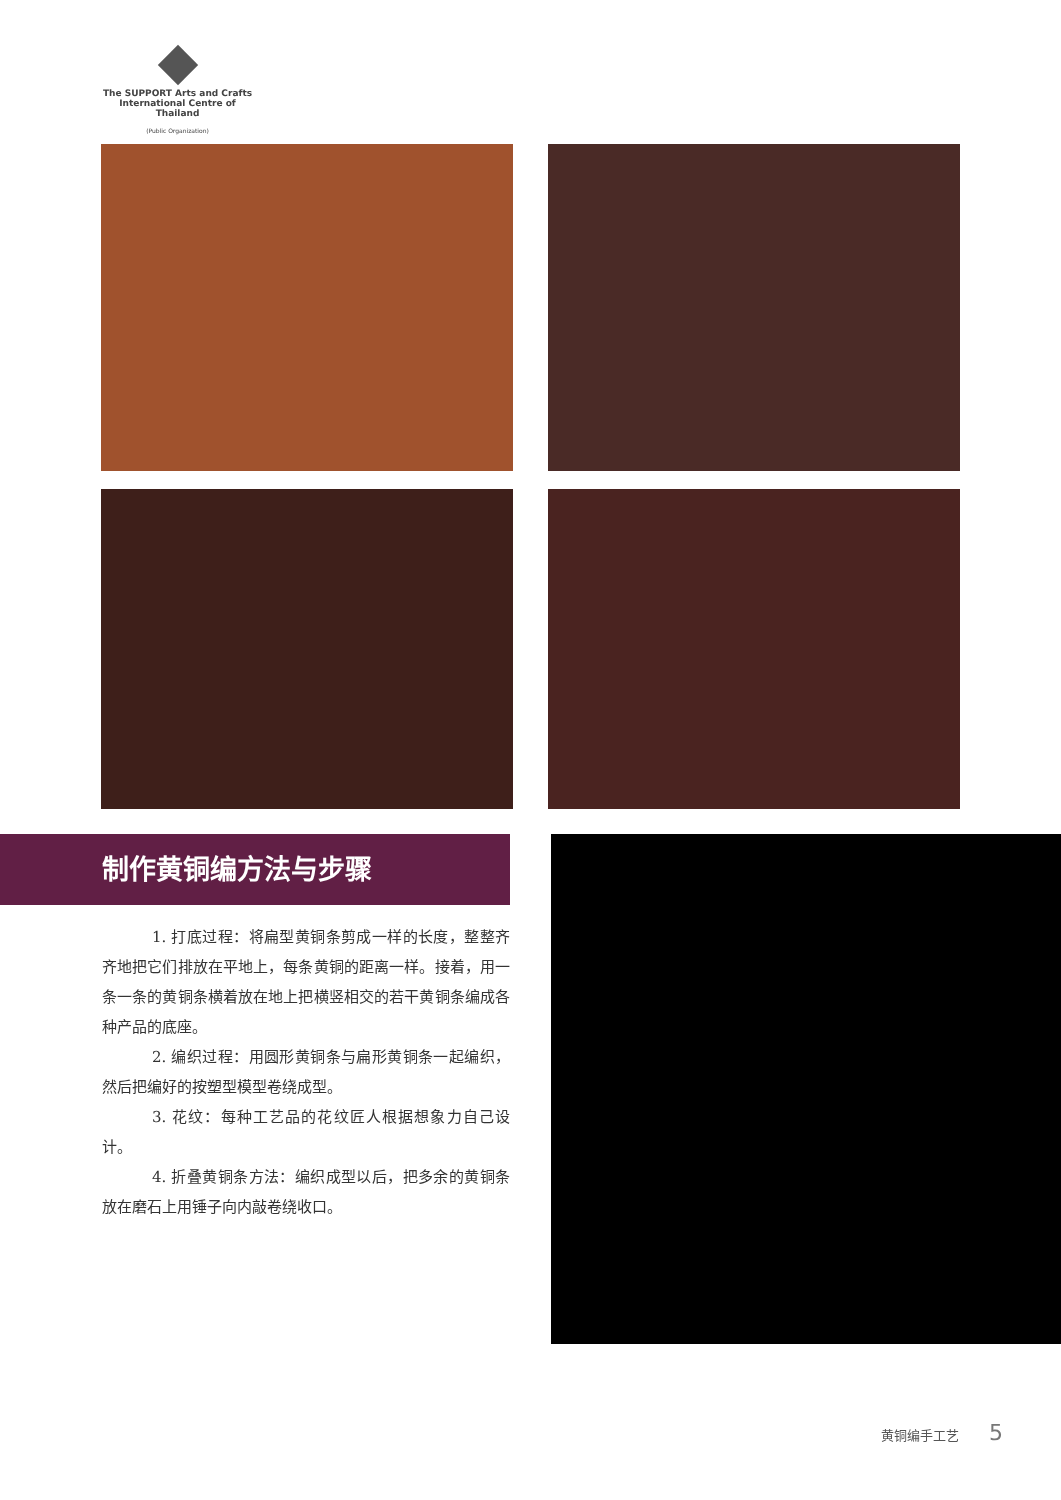The SUPPORT Arts and Crafts
International Centre of Thailand
(Public Organization)
制作黄铜编方法与步骤
1. 打底过程：将扁型黄铜条剪成一样的长度，整整齐齐地把它们排放在平地上，每条黄铜的距离一样。接着，用一条一条的黄铜条横着放在地上把横竖相交的若干黄铜条编成各种产品的底座。
2. 编织过程：用圆形黄铜条与扁形黄铜条一起编织，然后把编好的按塑型模型卷绕成型。
3. 花纹：每种工艺品的花纹匠人根据想象力自己设计。
4. 折叠黄铜条方法：编织成型以后，把多余的黄铜条放在磨石上用锤子向内敲卷绕收口。
黄铜编手工艺 5